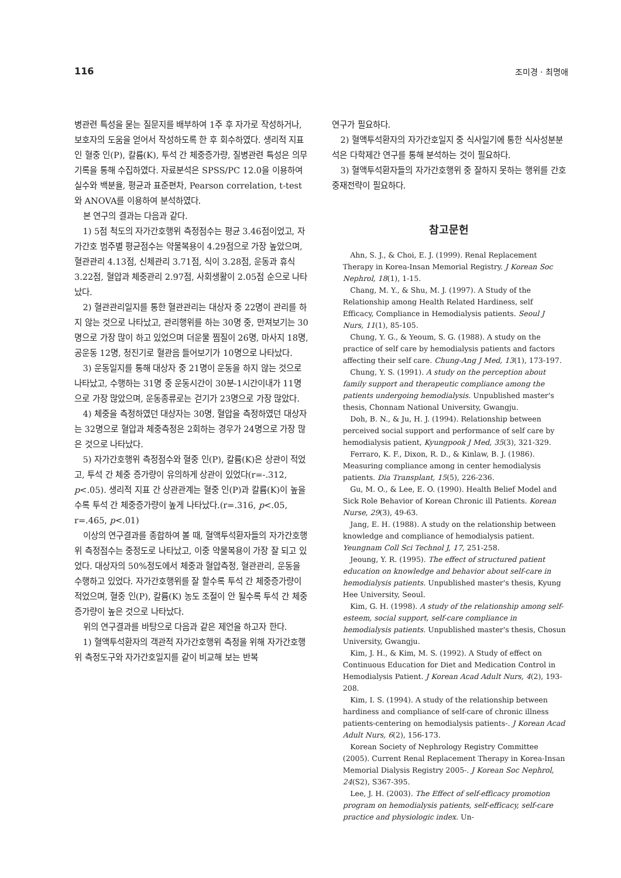116 조미경 · 최명애
병관련 특성을 묻는 질문지를 배부하여 1주 후 자가로 작성하거나, 보호자의 도움을 얻어서 작성하도록 한 후 회수하였다. 생리적 지표인 혈중 인(P), 칼륨(K), 투석 간 체중증가량, 질병관련 특성은 의무기록을 통해 수집하였다. 자료분석은 SPSS/PC 12.0을 이용하여 실수와 백분율, 평균과 표준편차, Pearson correlation, t-test와 ANOVA를 이용하여 분석하였다.
본 연구의 결과는 다음과 같다.
1) 5점 척도의 자가간호행위 측정점수는 평균 3.46점이었고, 자가간호 범주별 평균점수는 약물복용이 4.29점으로 가장 높았으며, 혈관관리 4.13점, 신체관리 3.71점, 식이 3.28점, 운동과 휴식 3.22점, 혈압과 체중관리 2.97점, 사회생활이 2.05점 순으로 나타났다.
2) 혈관관리일지를 통한 혈관관리는 대상자 중 22명이 관리를 하지 않는 것으로 나타났고, 관리행위를 하는 30명 중, 만져보기는 30명으로 가장 많이 하고 있었으며 더운물 찜질이 26명, 마사지 18명, 공운동 12명, 청진기로 혈관음 들어보기가 10명으로 나타났다.
3) 운동일지를 통해 대상자 중 21명이 운동을 하지 않는 것으로 나타났고, 수행하는 31명 중 운동시간이 30분-1시간이내가 11명으로 가장 많았으며, 운동종류로는 걷기가 23명으로 가장 많았다.
4) 체중을 측정하였던 대상자는 30명, 혈압을 측정하였던 대상자는 32명으로 혈압과 체중측정은 2회하는 경우가 24명으로 가장 많은 것으로 나타났다.
5) 자가간호행위 측정점수와 혈중 인(P), 칼륨(K)은 상관이 적었고, 투석 간 체중 증가량이 유의하게 상관이 있었다(r=-.312, p<.05). 생리적 지표 간 상관관계는 혈중 인(P)과 칼륨(K)이 높을수록 투석 간 체중증가량이 높게 나타났다.(r=.316, p<.05, r=.465, p<.01)
이상의 연구결과를 종합하여 볼 때, 혈액투석환자들의 자가간호행위 측정점수는 중정도로 나타났고, 이중 약물복용이 가장 잘 되고 있었다. 대상자의 50%정도에서 체중과 혈압측정, 혈관관리, 운동을 수행하고 있었다. 자가간호행위를 잘 할수록 투석 간 체중증가량이 적었으며, 혈중 인(P), 칼륨(K) 농도 조절이 안 될수록 투석 간 체중 증가량이 높은 것으로 나타났다.
위의 연구결과를 바탕으로 다음과 같은 제언을 하고자 한다.
1) 혈액투석환자의 객관적 자가간호행위 측정을 위해 자가간호행위 측정도구와 자가간호일지를 같이 비교해 보는 반복
연구가 필요하다.
2) 혈액투석환자의 자가간호일지 중 식사일기에 통한 식사성분분석은 다학제간 연구를 통해 분석하는 것이 필요하다.
3) 혈액투석환자들의 자가간호행위 중 잘하지 못하는 행위를 간호중재전략이 필요하다.
참고문헌
Ahn, S. J., & Choi, E. J. (1999). Renal Replacement Therapy in Korea-Insan Memorial Registry. J Korean Soc Nephrol, 18(1), 1-15.
Chang, M. Y., & Shu, M. J. (1997). A Study of the Relationship among Health Related Hardiness, self Efficacy, Compliance in Hemodialysis patients. Seoul J Nurs, 11(1), 85-105.
Chung, Y. G., & Yeoum, S. G. (1988). A study on the practice of self care by hemodialysis patients and factors affecting their self care. Chung-Ang J Med, 13(1), 173-197.
Chung, Y. S. (1991). A study on the perception about family support and therapeutic compliance among the patients undergoing hemodialysis. Unpublished master's thesis, Chonnam National University, Gwangju.
Doh, B. N., & Ju, H. J. (1994). Relationship between perceived social support and performance of self care by hemodialysis patient, Kyungpook J Med, 35(3), 321-329.
Ferraro, K. F., Dixon, R. D., & Kinlaw, B. J. (1986). Measuring compliance among in center hemodialysis patients. Dia Transplant, 15(5), 226-236.
Gu, M. O., & Lee, E. O. (1990). Health Belief Model and Sick Role Behavior of Korean Chronic ill Patients. Korean Nurse, 29(3), 49-63.
Jang, E. H. (1988). A study on the relationship between knowledge and compliance of hemodialysis patient. Yeungnam Coll Sci Technol J, 17, 251-258.
Jeoung, Y. R. (1995). The effect of structured patient education on knowledge and behavior about self-care in hemodialysis patients. Unpublished master's thesis, Kyung Hee University, Seoul.
Kim, G. H. (1998). A study of the relationship among self-esteem, social support, self-care compliance in hemodialysis patients. Unpublished master's thesis, Chosun University, Gwangju.
Kim, J. H., & Kim, M. S. (1992). A Study of effect on Continuous Education for Diet and Medication Control in Hemodialysis Patient. J Korean Acad Adult Nurs, 4(2), 193-208.
Kim, I. S. (1994). A study of the relationship between hardiness and compliance of self-care of chronic illness patients-centering on hemodialysis patients-. J Korean Acad Adult Nurs, 6(2), 156-173.
Korean Society of Nephrology Registry Committee (2005). Current Renal Replacement Therapy in Korea-Insan Memorial Dialysis Registry 2005-. J Korean Soc Nephrol, 24(S2), S367-395.
Lee, J. H. (2003). The Effect of self-efficacy promotion program on hemodialysis patients, self-efficacy, self-care practice and physiologic index. Un-